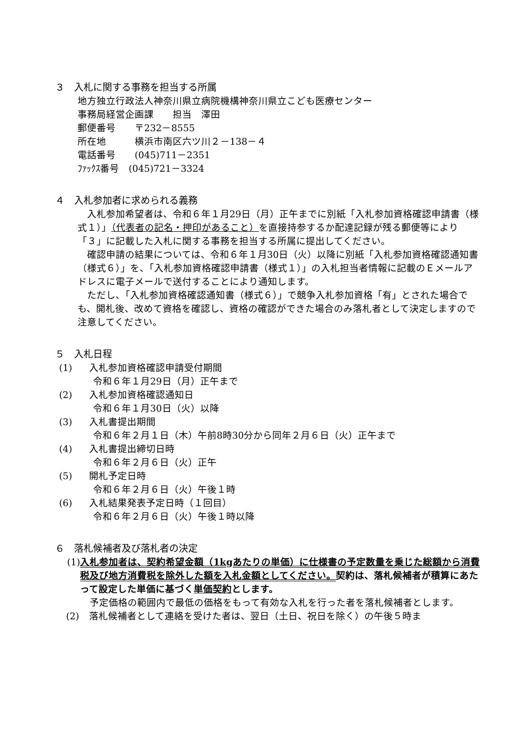３　入札に関する事務を担当する所属
地方独立行政法人神奈川県立病院機構神奈川県立こども医療センター
事務局経営企画課　　担当　澤田
郵便番号　　〒232－8555
所在地　　　横浜市南区六ツ川２－138－４
電話番号　　(045)711－2351
ﾌｧｯｸｽ番号　(045)721－3324
４　入札参加者に求められる義務
入札参加希望者は、令和６年１月29日（月）正午までに別紙「入札参加資格確認申請書（様式１）」（代表者の記名・押印があること）を直接持参するか配達記録が残る郵便等により「３」に記載した入札に関する事務を担当する所属に提出してください。
確認申請の結果については、令和６年１月30日（火）以降に別紙「入札参加資格確認通知書（様式６）」を、「入札参加資格確認申請書（様式１）」の入札担当者情報に記載のＥメールアドレスに電子メールで送付することにより通知します。
ただし、「入札参加資格確認通知書（様式６）」で競争入札参加資格「有」とされた場合でも、開札後、改めて資格を確認し、資格の確認ができた場合のみ落札者として決定しますので注意してください。
５　入札日程
(1) 入札参加資格確認申請受付期間
令和６年１月29日（月）正午まで
(2) 入札参加資格確認通知日
令和６年１月30日（火）以降
(3) 入札書提出期間
令和６年２月１日（木）午前8時30分から同年２月６日（火）正午まで
(4) 入札書提出締切日時
令和６年２月６日（火）正午
(5) 開札予定日時
令和６年２月６日（火）午後１時
(6) 入札結果発表予定日時（１回目）
令和６年２月６日（火）午後１時以降
６　落札候補者及び落札者の決定
(1) 入札参加者は、契約希望金額（1kgあたりの単価）に仕様書の予定数量を乗じた総額から消費税及び地方消費税を除外した額を入札金額としてください。契約は、落札候補者が積算にあたって設定した単価に基づく単価契約とします。
　予定価格の範囲内で最低の価格をもって有効な入札を行った者を落札候補者とします。
(2) 落札候補者として連絡を受けた者は、翌日（土日、祝日を除く）の午後５時ま